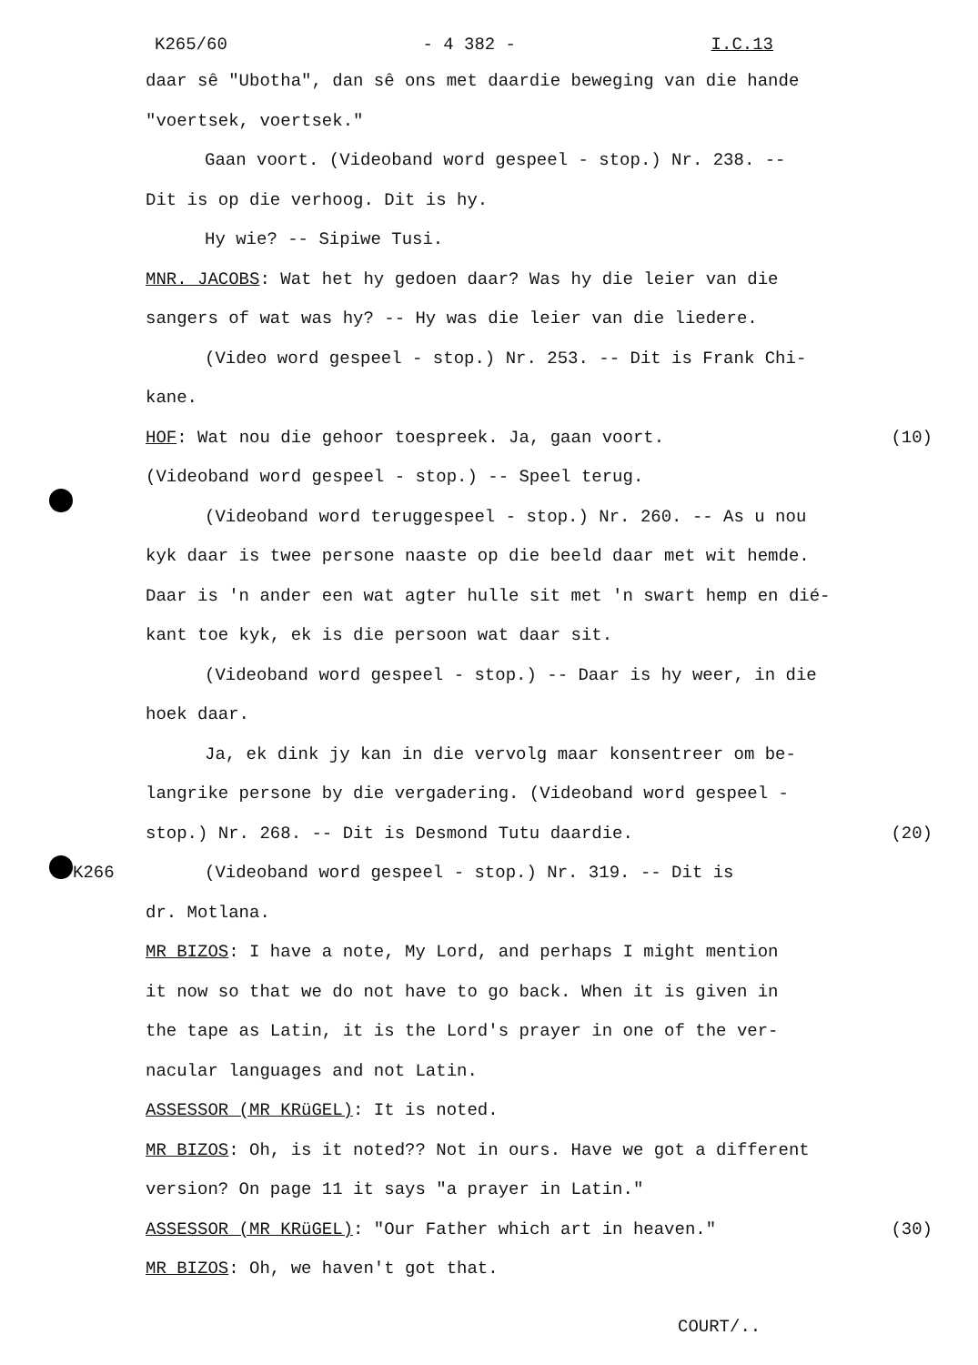K265/60 - 4 382 - I.C.13
daar sê "Ubotha", dan sê ons met daardie beweging van die hande
"voertsek, voertsek."
Gaan voort. (Videoband word gespeel - stop.) Nr. 238. --
Dit is op die verhoog. Dit is hy.
Hy wie? -- Sipiwe Tusi.
MNR. JACOBS: Wat het hy gedoen daar? Was hy die leier van die
sangers of wat was hy? -- Hy was die leier van die liedere.
(Video word gespeel - stop.) Nr. 253. -- Dit is Frank Chi-
kane.
HOF: Wat nou die gehoor toespreek. Ja, gaan voort. (10)
(Videoband word gespeel - stop.) -- Speel terug.
(Videoband word teruggespeel - stop.) Nr. 260. -- As u nou
kyk daar is twee persone naaste op die beeld daar met wit hemde.
Daar is 'n ander een wat agter hulle sit met 'n swart hemp en dié-
kant toe kyk, ek is die persoon wat daar sit.
(Videoband word gespeel - stop.) -- Daar is hy weer, in die
hoek daar.
Ja, ek dink jy kan in die vervolg maar konsentreer om be-
langrike persone by die vergadering. (Videoband word gespeel -
stop.) Nr. 268. -- Dit is Desmond Tutu daardie. (20)
K266 (Videoband word gespeel - stop.) Nr. 319. -- Dit is
dr. Motlana.
MR BIZOS: I have a note, My Lord, and perhaps I might mention
it now so that we do not have to go back. When it is given in
the tape as Latin, it is the Lord's prayer in one of the ver-
nacular languages and not Latin.
ASSESSOR (MR KRüGEL): It is noted.
MR BIZOS: Oh, is it noted?? Not in ours. Have we got a different
version? On page 11 it says "a prayer in Latin."
ASSESSOR (MR KRüGEL): "Our Father which art in heaven." (30)
MR BIZOS: Oh, we haven't got that.
COURT/..